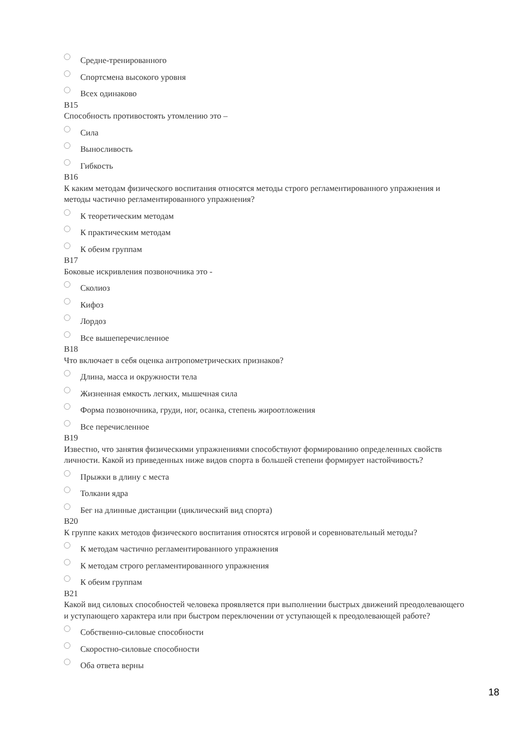Средне-тренированного
Спортсмена высокого уровня
Всех одинаково
B15
Способность противостоять утомлению это –
Сила
Выносливость
Гибкость
B16
К каким методам физического воспитания относятся методы строго регламентированного упражнения и методы частично регламентированного упражнения?
К теоретическим методам
К практическим методам
К обеим группам
B17
Боковые искривления позвоночника это -
Сколиоз
Кифоз
Лордоз
Все вышеперечисленное
B18
Что включает в себя оценка антропометрических признаков?
Длина, масса и окружности тела
Жизненная емкость легких, мышечная сила
Форма позвоночника, груди, ног, осанка, степень жироотложения
Все перечисленное
B19
Известно, что занятия физическими упражнениями способствуют формированию определенных свойств личности. Какой из приведенных ниже видов спорта в большей степени формирует настойчивость?
Прыжки в длину с места
Толкани ядра
Бег на длинные дистанции (циклический вид спорта)
B20
К группе каких методов физического воспитания относятся игровой и соревновательный методы?
К методам частично регламентированного упражнения
К методам строго регламентированного упражнения
К обеим группам
B21
Какой вид силовых способностей человека проявляется при выполнении быстрых движений преодолевающего и уступающего характера или при быстром переключении от уступающей к преодолевающей работе?
Собственно-силовые способности
Скоростно-силовые способности
Оба ответа верны
18